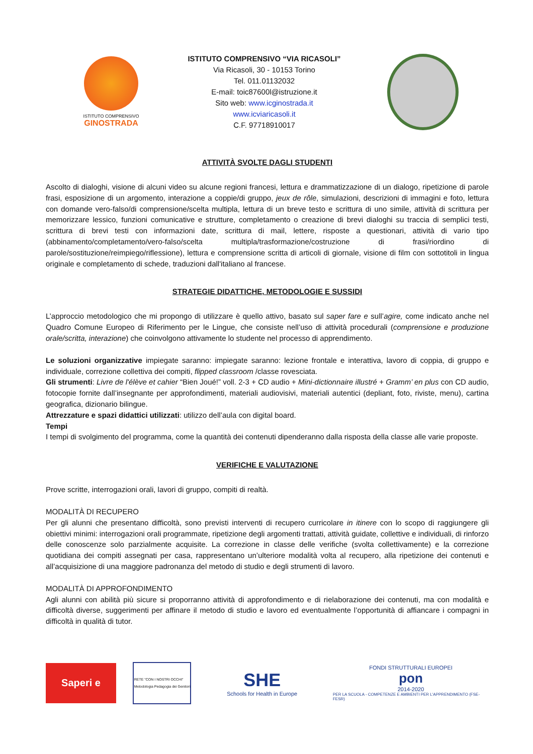ISTITUTO COMPRENSIVO
GINOSTRADA
ISTITUTO COMPRENSIVO “VIA RICASOLI”
Via Ricasoli, 30 - 10153 Torino
Tel. 011.01132032
E-mail: toic87600l@istruzione.it
Sito web: www.icginostrada.it
www.icviaricasoli.it
C.F. 97718910017
ATTIVITÀ SVOLTE DAGLI STUDENTI
Ascolto di dialoghi, visione di alcuni video su alcune regioni francesi, lettura e drammatizzazione di un dialogo, ripetizione di parole frasi, esposizione di un argomento, interazione a coppie/di gruppo, jeux de rôle, simulazioni, descrizioni di immagini e foto, lettura con domande vero-falso/di comprensione/scelta multipla, lettura di un breve testo e scrittura di uno simile, attività di scrittura per memorizzare lessico, funzioni comunicative e strutture, completamento o creazione di brevi dialoghi su traccia di semplici testi, scrittura di brevi testi con informazioni date, scrittura di mail, lettere, risposte a questionari, attività di vario tipo (abbinamento/completamento/vero-falso/scelta multipla/trasformazione/costruzione di frasi/riordino di parole/sostituzione/reimpiego/riflessione), lettura e comprensione scritta di articoli di giornale, visione di film con sottotitoli in lingua originale e completamento di schede, traduzioni dall'italiano al francese.
STRATEGIE DIDATTICHE, METODOLOGIE E SUSSIDI
L’approccio metodologico che mi propongo di utilizzare è quello attivo, basato sul saper fare e sull’agire, come indicato anche nel Quadro Comune Europeo di Riferimento per le Lingue, che consiste nell’uso di attività procedurali (comprensione e produzione orale/scritta, interazione) che coinvolgono attivamente lo studente nel processo di apprendimento.
Le soluzioni organizzative impiegate saranno: impiegate saranno: lezione frontale e interattiva, lavoro di coppia, di gruppo e individuale, correzione collettiva dei compiti, flipped classroom /classe rovesciata.
Gli strumenti: Livre de l'élève et cahier “Bien Joué!” voll. 2-3 + CD audio + Mini-dictionnaire illustré + Gramm’ en plus con CD audio, fotocopie fornite dall’insegnante per approfondimenti, materiali audiovisivi, materiali autentici (depliant, foto, riviste, menu), cartina geografica, dizionario bilingue.
Attrezzature e spazi didattici utilizzati: utilizzo dell’aula con digital board.
Tempi
I tempi di svolgimento del programma, come la quantità dei contenuti dipenderanno dalla risposta della classe alle varie proposte.
VERIFICHE E VALUTAZIONE
Prove scritte, interrogazioni orali, lavori di gruppo, compiti di realtà.
MODALITÀ DI RECUPERO
Per gli alunni che presentano difficoltà, sono previsti interventi di recupero curricolare in itinere con lo scopo di raggiungere gli obiettivi minimi: interrogazioni orali programmate, ripetizione degli argomenti trattati, attività guidate, collettive e individuali, di rinforzo delle conoscenze solo parzialmente acquisite. La correzione in classe delle verifiche (svolta collettivamente) e la correzione quotidiana dei compiti assegnati per casa, rappresentano un’ulteriore modalità volta al recupero, alla ripetizione dei contenuti e all’acquisizione di una maggiore padronanza del metodo di studio e degli strumenti di lavoro.
MODALITÀ DI APPROFONDIMENTO
Agli alunni con abilità più sicure si proporranno attività di approfondimento e di rielaborazione dei contenuti, ma con modalità e difficoltà diverse, suggerimenti per affinare il metodo di studio e lavoro ed eventualmente l’opportunità di affiancare i compagni in difficoltà in qualità di tutor.
Saperi e
RETE "CON I NOSTRI OCCHI"
Metodologia Pedagogia dei Genitori
SHE
Schools for Health in Europe
FONDI STRUTTURALI EUROPEI
pon
2014-2020
PER LA SCUOLA - COMPETENZE E AMBIENTI PER L'APPRENDIMENTO (FSE-FESR)